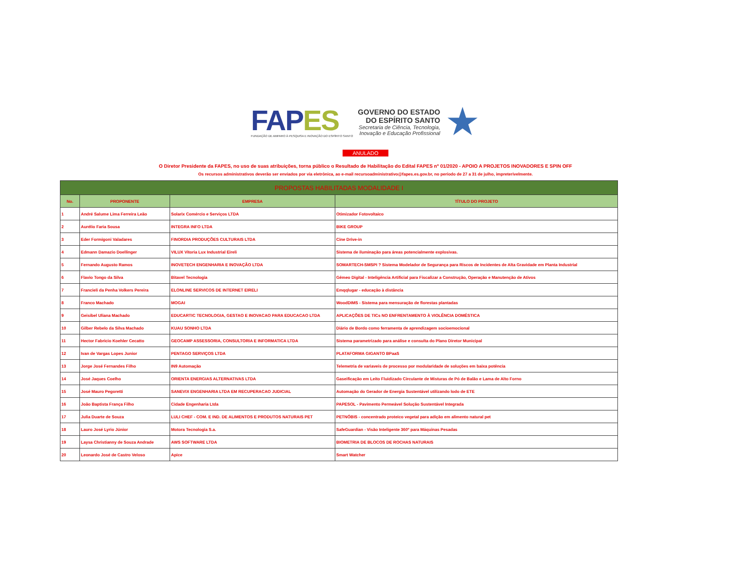FAPES
FUNDAÇÃO DE AMPARO À PESQUISA E INOVAÇÃO DO ESPÍRITO SANTO
GOVERNO DO ESTADO
DO ESPÍRITO SANTO
Secretaria de Ciência, Tecnologia,
Inovação e Educação Profissional
★
ANULADO
O Diretor Presidente da FAPES, no uso de suas atribuições, torna público o Resultado de Habilitação do Edital FAPES nº 01/2020 - APOIO A PROJETOS INOVADORES E SPIN OFF
Os recursos administrativos deverão ser enviados por via eletrônica, ao e-mail recursoadministrativo@fapes.es.gov.br, no período de 27 a 31 de julho, impreterivelmente.
| PROPOSTAS HABILITADAS MODALIDADE I | | | |
| --- | --- | --- | --- |
| No. | PROPONENTE | EMPRESA | TÍTULO DO PROJETO |
| 1 | André Salume Lima Ferreira Leão | Solarix Comércio e Serviços LTDA | Otimizador Fotovoltaico |
| 2 | Aurélio Faria Sousa | INTEGRA INFO LTDA | BIKE GROUP |
| 3 | Eder Formigoni Valadares | FINORDIA PRODUÇÕES CULTURAIS LTDA | Cine Drive-in |
| 4 | Edmann Damazio Doellinger | VILUX Vitoria Lux Industrial Eireli | Sistema de iluminação para áreas potencialmente explosivas. |
| 5 | Fernando Augusto Ramos | INOVETECH ENGENHARIA E INOVAÇÃO LTDA | SOMARTECH-SMSPI ? Sistema Modelador de Segurança para Riscos de Incidentes de Alta Gravidade em Planta Industrial |
| 6 | Flavio Tongo da Silva | Bitavel Tecnologia | Gêmeo Digital - Inteligência Artificial para Fiscalizar a Construção, Operação e Manutenção de Ativos |
| 7 | Francieli da Penha Volkers Pereira | ELONLINE SERVICOS DE INTERNET EIRELI | Emqqlugar - educação à distância |
| 8 | Franco Machado | MOGAI | WoodDIMS - Sistema para mensuração de florestas plantadas |
| 9 | Geisibel Uliana Machado | EDUCARTIC TECNOLOGIA, GESTAO E INOVACAO PARA EDUCACAO LTDA | APLICAÇÕES DE TICs NO ENFRENTAMENTO À VIOLÊNCIA DOMÉSTICA |
| 10 | Gilber Rebelo da Silva Machado | KUAU SONHO LTDA | Diário de Bordo como ferramenta de aprendizagem socioemocional |
| 11 | Hector Fabricio Koehler Cecatto | GEOCAMP ASSESSORIA, CONSULTORIA E INFORMATICA LTDA | Sistema parametrizado para análise e consulta do Plano Diretor Municipal |
| 12 | Ivan de Vargas Lopes Junior | PENTAGO SERVIÇOS LTDA | PLATAFORMA GIGANTO BPaaS |
| 13 | Jorge José Fernandes Filho | IN9 Automação | Telemetria de variaveis de processo por modularidade de soluções em baixa potência |
| 14 | José Jaques Coelho | ORIENTA ENERGIAS ALTERNATIVAS LTDA | Gaseificação em Leito Fluidizado Circulante de Misturas de Pó de Balão e Lama de Alto Forno |
| 15 | José Mauro Pegoretti | SANEVIX ENGENHARIA LTDA EM RECUPERACAO JUDICIAL | Automação do Gerador de Energia Sustentável utilizando lodo de ETE |
| 16 | João Baptista França Filho | Cidade Engenharia Ltda | PAPESOL - Pavimento Permeável Solução Sustentável Integrada |
| 17 | Julia Duarte de Souza | LULI CHEF - COM. E IND. DE ALIMENTOS E PRODUTOS NATURAIS PET | PETNÓBIS - concentrado proteico vegetal para adição em alimento natural pet |
| 18 | Lauro José Lyrio Júnior | Motora Tecnologia S.a. | SafeGuardian - Visão Inteligente 360º para Máquinas Pesadas |
| 19 | Laysa Christianny de Souza Andrade | AWS SOFTWARE LTDA | BIOMETRIA DE BLOCOS DE ROCHAS NATURAIS |
| 20 | Leonardo José de Castro Veloso | Apice | Smart Watcher |